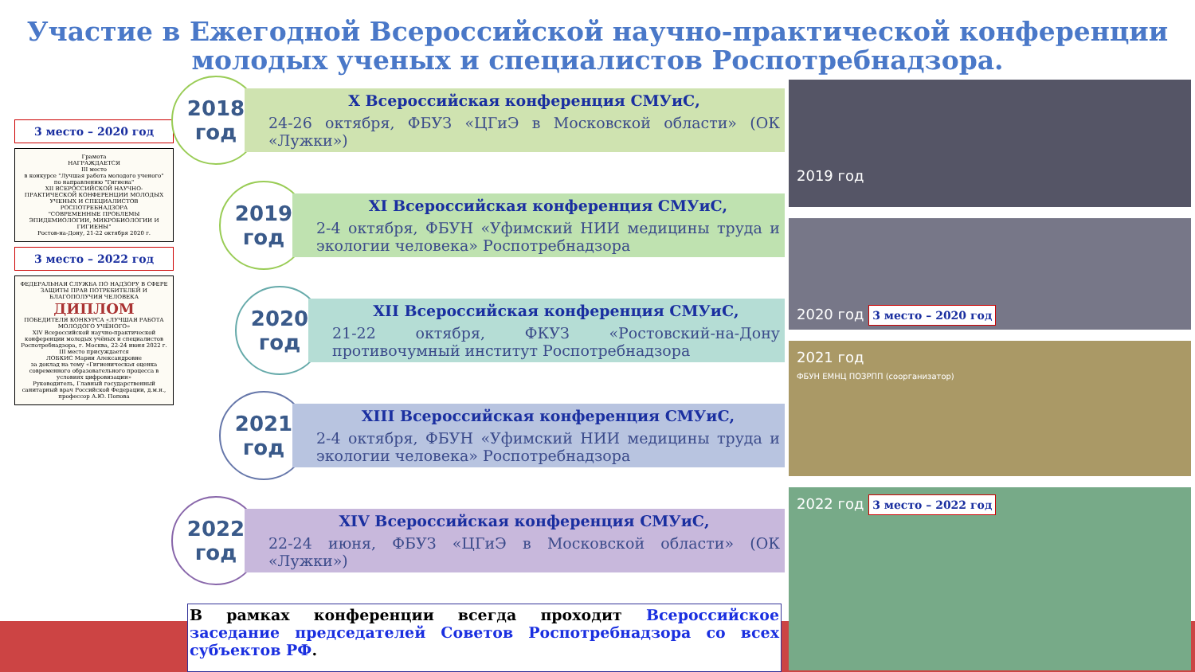Участие в Ежегодной Всероссийской научно-практической конференции молодых ученых и специалистов Роспотребнадзора.
3 место – 2020 год
Грамота
НАГРАЖДАЕТСЯ
III место
в конкурсе "Лучшая работа молодого ученого" по направлению "Гигиена"
XII ВСЕРОССИЙСКОЙ НАУЧНО-ПРАКТИЧЕСКОЙ КОНФЕРЕНЦИИ МОЛОДЫХ УЧЕНЫХ И СПЕЦИАЛИСТОВ РОСПОТРЕБНАДЗОРА
"СОВРЕМЕННЫЕ ПРОБЛЕМЫ ЭПИДЕМИОЛОГИИ, МИКРОБИОЛОГИИ И ГИГИЕНЫ"
Ростов-на-Дону, 21-22 октября 2020 г.
3 место – 2022 год
ФЕДЕРАЛЬНАЯ СЛУЖБА ПО НАДЗОРУ В СФЕРЕ ЗАЩИТЫ ПРАВ ПОТРЕБИТЕЛЕЙ И БЛАГОПОЛУЧИЯ ЧЕЛОВЕКА
ДИПЛОМ
ПОБЕДИТЕЛЯ КОНКУРСА «ЛУЧШАЯ РАБОТА МОЛОДОГО УЧЁНОГО»
XIV Всероссийской научно-практической конференции молодых учёных и специалистов Роспотребнадзора, г. Москва, 22-24 июня 2022 г.
III место присуждается
ЛОБКИС Марии Александровне
за доклад на тему «Гигиеническая оценка современного образовательного процесса в условиях цифровизации»
Руководитель, Главный государственный санитарный врач Российской Федерации, д.м.н., профессор А.Ю. Попова
2018
год
X Всероссийская конференция СМУиС,
24-26 октября, ФБУЗ «ЦГиЭ в Московской области» (ОК «Лужки»)
2019
год
XI Всероссийская конференция СМУиС,
2-4 октября, ФБУН «Уфимский НИИ медицины труда и экологии человека» Роспотребнадзора
2020
год
XII Всероссийская конференция СМУиС,
21-22 октября, ФКУЗ «Ростовский-на-Дону противочумный институт Роспотребнадзора
2021
год
XIII Всероссийская конференция СМУиС,
2-4 октября, ФБУН «Уфимский НИИ медицины труда и экологии человека» Роспотребнадзора
2022
год
XIV Всероссийская конференция СМУиС,
22-24 июня, ФБУЗ «ЦГиЭ в Московской области» (ОК «Лужки»)
2019 год
2020 год 3 место – 2020 год
2021 год
ФБУН ЕМНЦ ПОЗРПП (соорганизатор)
2022 год 3 место – 2022 год
В рамках конференции всегда проходит Всероссийское заседание председателей Советов Роспотребнадзора со всех субъектов РФ.